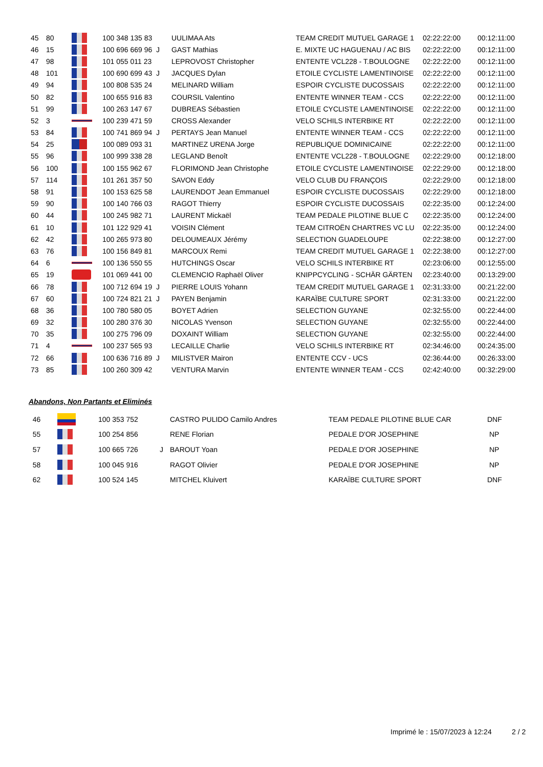| 45 | 80 | | 100 348 135 83 | | UULIMAA Ats | TEAM CREDIT MUTUEL GARAGE 1 | 02:22:22:00 | 00:12:11:00 |
| 46 | 15 | | 100 696 669 96 | J | GAST Mathias | E. MIXTE UC HAGUENAU / AC BIS | 02:22:22:00 | 00:12:11:00 |
| 47 | 98 | | 101 055 011 23 | | LEPROVOST Christopher | ENTENTE VCL228 - T.BOULOGNE | 02:22:22:00 | 00:12:11:00 |
| 48 | 101 | | 100 690 699 43 | J | JACQUES Dylan | ETOILE CYCLISTE LAMENTINOISE | 02:22:22:00 | 00:12:11:00 |
| 49 | 94 | | 100 808 535 24 | | MELINARD William | ESPOIR CYCLISTE DUCOSSAIS | 02:22:22:00 | 00:12:11:00 |
| 50 | 82 | | 100 655 916 83 | | COURSIL Valentino | ENTENTE WINNER TEAM - CCS | 02:22:22:00 | 00:12:11:00 |
| 51 | 99 | | 100 263 147 67 | | DUBREAS Sébastien | ETOILE CYCLISTE LAMENTINOISE | 02:22:22:00 | 00:12:11:00 |
| 52 | 3 | | 100 239 471 59 | | CROSS Alexander | VELO SCHILS INTERBIKE RT | 02:22:22:00 | 00:12:11:00 |
| 53 | 84 | | 100 741 869 94 | J | PERTAYS Jean Manuel | ENTENTE WINNER TEAM - CCS | 02:22:22:00 | 00:12:11:00 |
| 54 | 25 | | 100 089 093 31 | | MARTINEZ URENA Jorge | REPUBLIQUE DOMINICAINE | 02:22:22:00 | 00:12:11:00 |
| 55 | 96 | | 100 999 338 28 | | LEGLAND Benoît | ENTENTE VCL228 - T.BOULOGNE | 02:22:29:00 | 00:12:18:00 |
| 56 | 100 | | 100 155 962 67 | | FLORIMOND Jean Christophe | ETOILE CYCLISTE LAMENTINOISE | 02:22:29:00 | 00:12:18:00 |
| 57 | 114 | | 101 261 357 50 | | SAVON Eddy | VELO CLUB DU FRANÇOIS | 02:22:29:00 | 00:12:18:00 |
| 58 | 91 | | 100 153 625 58 | | LAURENDOT Jean Emmanuel | ESPOIR CYCLISTE DUCOSSAIS | 02:22:29:00 | 00:12:18:00 |
| 59 | 90 | | 100 140 766 03 | | RAGOT Thierry | ESPOIR CYCLISTE DUCOSSAIS | 02:22:35:00 | 00:12:24:00 |
| 60 | 44 | | 100 245 982 71 | | LAURENT Mickaël | TEAM PEDALE PILOTINE BLUE C | 02:22:35:00 | 00:12:24:00 |
| 61 | 10 | | 101 122 929 41 | | VOISIN Clément | TEAM CITROËN CHARTRES VC LU | 02:22:35:00 | 00:12:24:00 |
| 62 | 42 | | 100 265 973 80 | | DELOUMEAUX Jérémy | SELECTION GUADELOUPE | 02:22:38:00 | 00:12:27:00 |
| 63 | 76 | | 100 156 849 81 | | MARCOUX Remi | TEAM CREDIT MUTUEL GARAGE 1 | 02:22:38:00 | 00:12:27:00 |
| 64 | 6 | | 100 136 550 55 | | HUTCHINGS Oscar | VELO SCHILS INTERBIKE RT | 02:23:06:00 | 00:12:55:00 |
| 65 | 19 | | 101 069 441 00 | | CLEMENCIO Raphaël Oliver | KNIPPCYCLING - SCHÄR GÄRTEN | 02:23:40:00 | 00:13:29:00 |
| 66 | 78 | | 100 712 694 19 | J | PIERRE LOUIS Yohann | TEAM CREDIT MUTUEL GARAGE 1 | 02:31:33:00 | 00:21:22:00 |
| 67 | 60 | | 100 724 821 21 | J | PAYEN Benjamin | KARAÏBE CULTURE SPORT | 02:31:33:00 | 00:21:22:00 |
| 68 | 36 | | 100 780 580 05 | | BOYET Adrien | SELECTION GUYANE | 02:32:55:00 | 00:22:44:00 |
| 69 | 32 | | 100 280 376 30 | | NICOLAS Yvenson | SELECTION GUYANE | 02:32:55:00 | 00:22:44:00 |
| 70 | 35 | | 100 275 796 09 | | DOXAINT William | SELECTION GUYANE | 02:32:55:00 | 00:22:44:00 |
| 71 | 4 | | 100 237 565 93 | | LECAILLE Charlie | VELO SCHILS INTERBIKE RT | 02:34:46:00 | 00:24:35:00 |
| 72 | 66 | | 100 636 716 89 | J | MILISTVER Mairon | ENTENTE CCV - UCS | 02:36:44:00 | 00:26:33:00 |
| 73 | 85 | | 100 260 309 42 | | VENTURA Marvin | ENTENTE WINNER TEAM - CCS | 02:42:40:00 | 00:32:29:00 |
Abandons, Non Partants et Eliminés
| 46 | | 100 353 752 | | CASTRO PULIDO Camilo Andres | TEAM PEDALE PILOTINE BLUE CAR | DNF |
| 55 | | 100 254 856 | | RENE Florian | PEDALE D'OR JOSEPHINE | NP |
| 57 | | 100 665 726 | J | BAROUT Yoan | PEDALE D'OR JOSEPHINE | NP |
| 58 | | 100 045 916 | | RAGOT Olivier | PEDALE D'OR JOSEPHINE | NP |
| 62 | | 100 524 145 | | MITCHEL Kluivert | KARAÏBE CULTURE SPORT | DNF |
Imprimé le : 15/07/2023 à 12:24
2 / 2